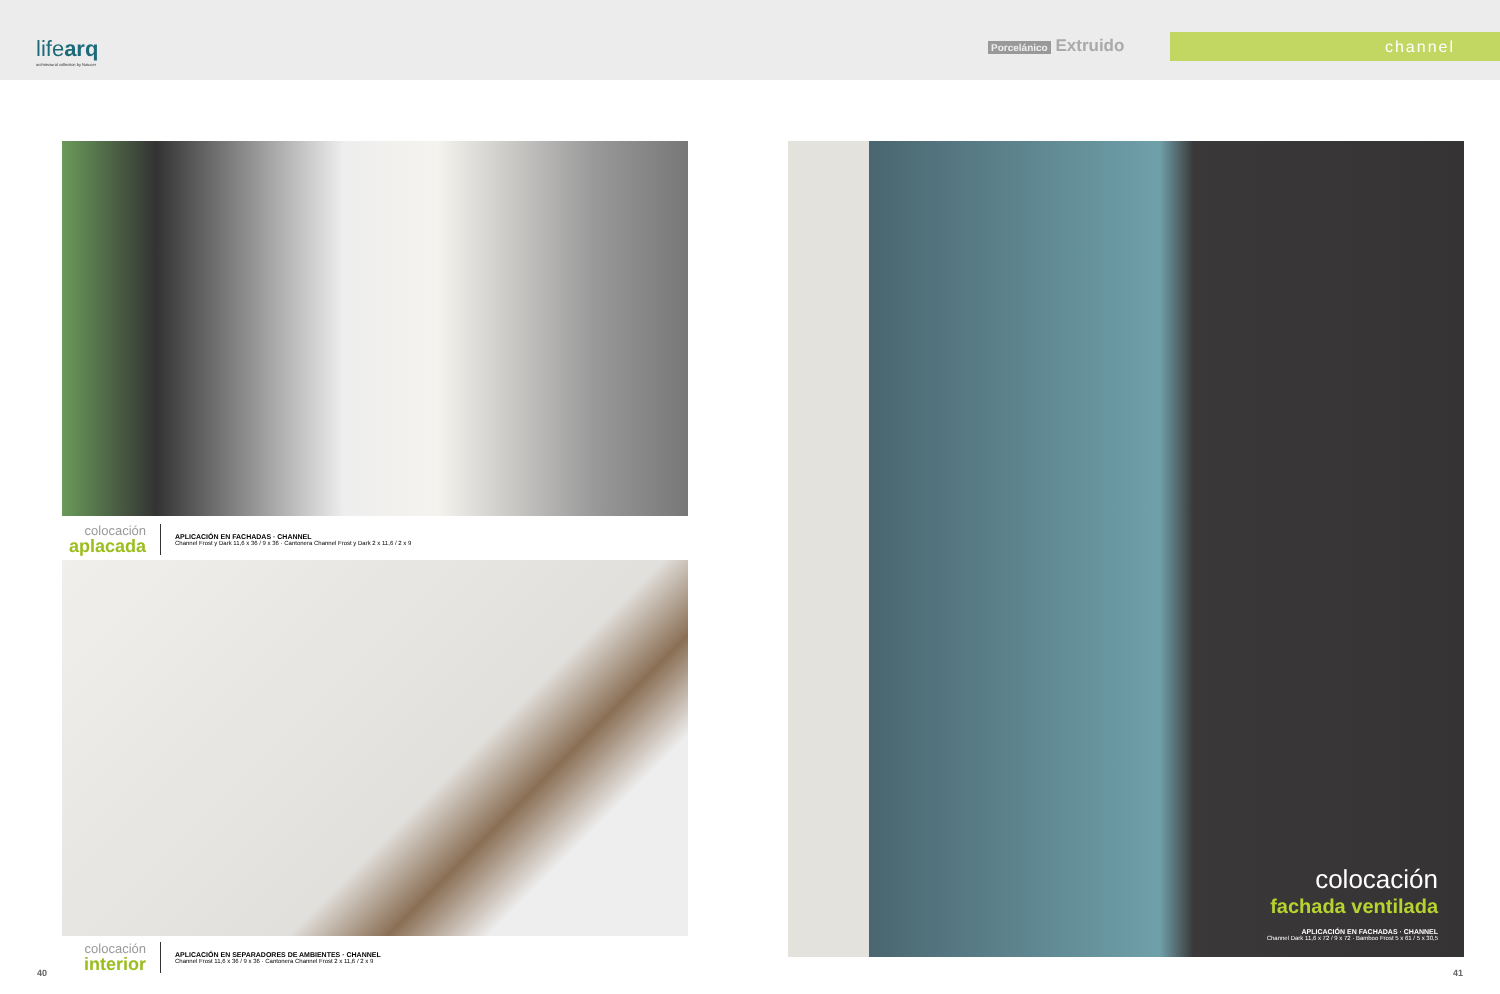lifearq
architectural collection by Natucer
Porcelánico Extruido channel
colocación
aplacada
APLICACIÓN EN FACHADAS · CHANNEL
Channel Frost y Dark 11,6 x 36 / 9 x 36 · Cantonera Channel Frost y Dark 2 x 11,6 / 2 x 9
colocación
interior
APLICACIÓN EN SEPARADORES DE AMBIENTES · CHANNEL
Channel Frost 11,6 x 36 / 9 x 36 · Cantonera Channel Frost 2 x 11,6 / 2 x 9
colocación
fachada ventilada
APLICACIÓN EN FACHADAS · CHANNEL
Channel Dark 11,6 x 72 / 9 x 72 · Bamboo Frost 5 x 61 / 5 x 30,5
40 41